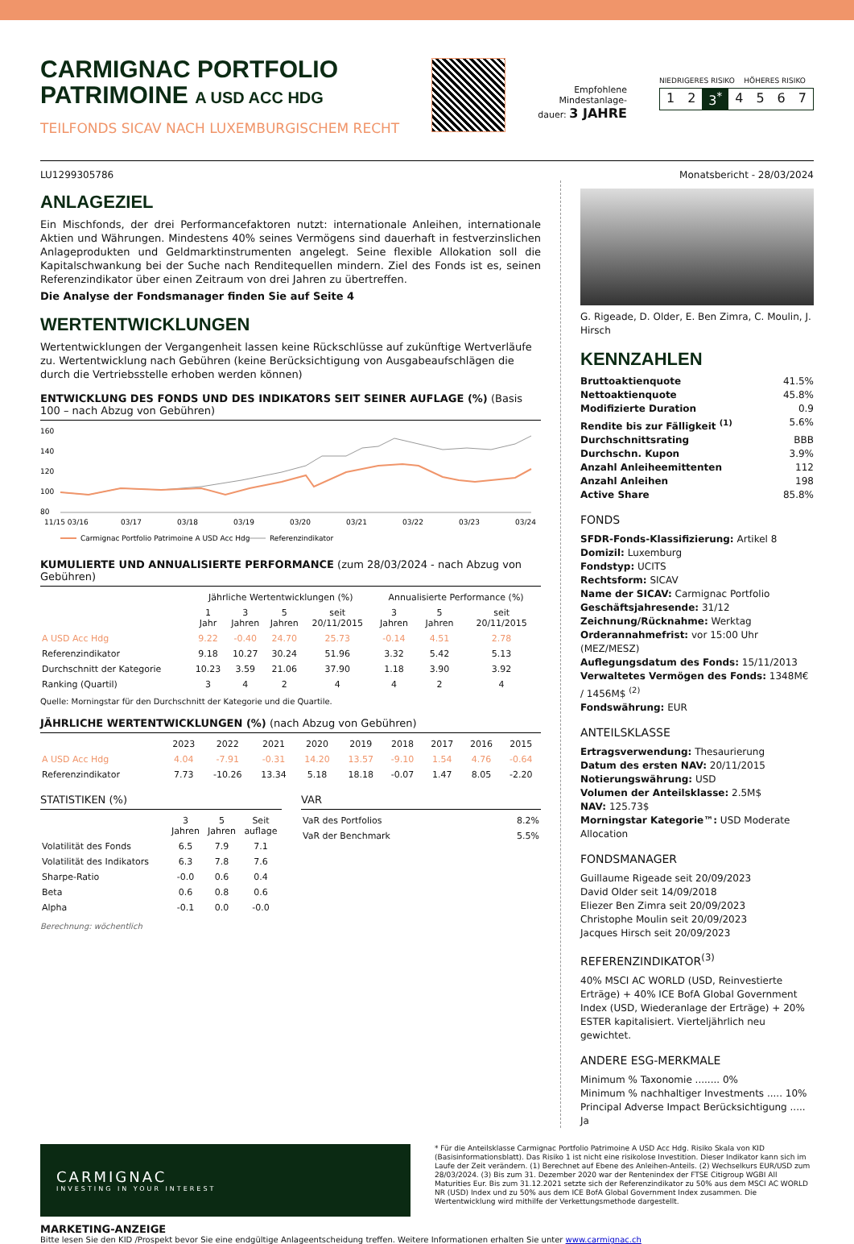CARMIGNAC PORTFOLIO
PATRIMOINE A USD ACC HDG
TEILFONDS SICAV NACH LUXEMBURGISCHEM RECHT
Empfohlene
Mindestanlage-
dauer: 3 JAHRE
NIEDRIGERES RISIKO HÖHERES RISIKO
1 2 3<sup>*</sup> 4567
LU1299305786 Monatsbericht - 28/03/2024
ANLAGEZIEL
Ein Mischfonds, der drei Performancefaktoren nutzt: internationale Anleihen, internationale Aktien und Währungen. Mindestens 40% seines Vermögens sind dauerhaft in festverzinslichen Anlageprodukten und Geldmarktinstrumenten angelegt. Seine flexible Allokation soll die Kapitalschwankung bei der Suche nach Renditequellen mindern. Ziel des Fonds ist es, seinen Referenzindikator über einen Zeitraum von drei Jahren zu übertreffen.
Die Analyse der Fondsmanager finden Sie auf Seite 4
WERTENTWICKLUNGEN
Wertentwicklungen der Vergangenheit lassen keine Rückschlüsse auf zukünftige Wertverläufe zu. Wertentwicklung nach Gebühren (keine Berücksichtigung von Ausgabeaufschlägen die durch die Vertriebsstelle erhoben werden können)
ENTWICKLUNG DES FONDS UND DES INDIKATORS SEIT SEINER AUFLAGE (%) (Basis 100 – nach Abzug von Gebühren)
160
140
120
100
80
11/15 03/16
03/17
03/18
03/19
03/20
03/21
03/22
03/23
03/24
Carmignac Portfolio Patrimoine A USD Acc Hdg
Referenzindikator
KUMULIERTE UND ANNUALISIERTE PERFORMANCE (zum 28/03/2024 - nach Abzug von Gebühren)
| | Jährliche Wertentwicklungen (%) | | | | Annualisierte Performance (%) | | |
| --- | --- | --- | --- | --- | --- | --- | --- |
| | 1 Jahr | 3 Jahren | 5 Jahren | seit 20/11/2015 | 3 Jahren | 5 Jahren | seit 20/11/2015 |
| A USD Acc Hdg | 9.22 | -0.40 | 24.70 | 25.73 | -0.14 | 4.51 | 2.78 |
| Referenzindikator | 9.18 | 10.27 | 30.24 | 51.96 | 3.32 | 5.42 | 5.13 |
| Durchschnitt der Kategorie | 10.23 | 3.59 | 21.06 | 37.90 | 1.18 | 3.90 | 3.92 |
| Ranking (Quartil) | 3 | 4 | 2 | 4 | 4 | 2 | 4 |
Quelle: Morningstar für den Durchschnitt der Kategorie und die Quartile.
JÄHRLICHE WERTENTWICKLUNGEN (%) (nach Abzug von Gebühren)
| | 2023 | 2022 | 2021 | 2020 | 2019 | 2018 | 2017 | 2016 | 2015 |
| --- | --- | --- | --- | --- | --- | --- | --- | --- | --- |
| A USD Acc Hdg | 4.04 | -7.91 | -0.31 | 14.20 | 13.57 | -9.10 | 1.54 | 4.76 | -0.64 |
| Referenzindikator | 7.73 | -10.26 | 13.34 | 5.18 | 18.18 | -0.07 | 1.47 | 8.05 | -2.20 |
STATISTIKEN (%)
| | 3 Jahren | 5 Jahren | Seit auflage |
| --- | --- | --- | --- |
| Volatilität des Fonds | 6.5 | 7.9 | 7.1 |
| Volatilität des Indikators | 6.3 | 7.8 | 7.6 |
| Sharpe-Ratio | -0.0 | 0.6 | 0.4 |
| Beta | 0.6 | 0.8 | 0.6 |
| Alpha | -0.1 | 0.0 | -0.0 |
Berechnung: wöchentlich
VAR
| VaR des Portfolios | 8.2% |
| VaR der Benchmark | 5.5% |
G. Rigeade, D. Older, E. Ben Zimra, C. Moulin, J. Hirsch
KENNZAHLEN
Bruttoaktienquote 41.5%
Nettoaktienquote 45.8%
Modifizierte Duration 0.9
Rendite bis zur Fälligkeit <sup>(1)</sup> 5.6%
Durchschnittsrating BBB
Durchschn. Kupon 3.9%
Anzahl Anleiheemittenten 112
Anzahl Anleihen 198
Active Share 85.8%
FONDS
SFDR-Fonds-Klassifizierung: Artikel 8
Domizil: Luxemburg
Fondstyp: UCITS
Rechtsform: SICAV
Name der SICAV: Carmignac Portfolio
Geschäftsjahresende: 31/12
Zeichnung/Rücknahme: Werktag
Orderannahmefrist: vor 15:00 Uhr (MEZ/MESZ)
Auflegungsdatum des Fonds: 15/11/2013
Verwaltetes Vermögen des Fonds: 1348M€ / 1456M$ <sup>(2)</sup>
Fondswährung: EUR
ANTEILSKLASSE
Ertragsverwendung: Thesaurierung
Datum des ersten NAV: 20/11/2015
Notierungswährung: USD
Volumen der Anteilsklasse: 2.5M$
NAV: 125.73$
Morningstar Kategorie™: USD Moderate Allocation
FONDSMANAGER
Guillaume Rigeade seit 20/09/2023
David Older seit 14/09/2018
Eliezer Ben Zimra seit 20/09/2023
Christophe Moulin seit 20/09/2023
Jacques Hirsch seit 20/09/2023
REFERENZINDIKATOR<sup>(3)</sup>
40% MSCI AC WORLD (USD, Reinvestierte Erträge) + 40% ICE BofA Global Government Index (USD, Wiederanlage der Erträge) + 20% ESTER kapitalisiert. Vierteljährlich neu gewichtet.
ANDERE ESG-MERKMALE
Minimum % Taxonomie ........ 0%
Minimum % nachhaltiger Investments ..... 10%
Principal Adverse Impact Berücksichtigung ..... Ja
CARMIGNAC
INVESTING IN YOUR INTEREST
* Für die Anteilsklasse Carmignac Portfolio Patrimoine A USD Acc Hdg. Risiko Skala von KID (Basisinformationsblatt). Das Risiko 1 ist nicht eine risikolose Investition. Dieser Indikator kann sich im Laufe der Zeit verändern. (1) Berechnet auf Ebene des Anleihen-Anteils. (2) Wechselkurs EUR/USD zum 28/03/2024. (3) Bis zum 31. Dezember 2020 war der Rentenindex der FTSE Citigroup WGBI All Maturities Eur. Bis zum 31.12.2021 setzte sich der Referenzindikator zu 50% aus dem MSCI AC WORLD NR (USD) Index und zu 50% aus dem ICE BofA Global Government Index zusammen. Die Wertentwicklung wird mithilfe der Verkettungsmethode dargestellt.
MARKETING-ANZEIGE
Bitte lesen Sie den KID /Prospekt bevor Sie eine endgültige Anlageentscheidung treffen. Weitere Informationen erhalten Sie unter www.carmignac.ch